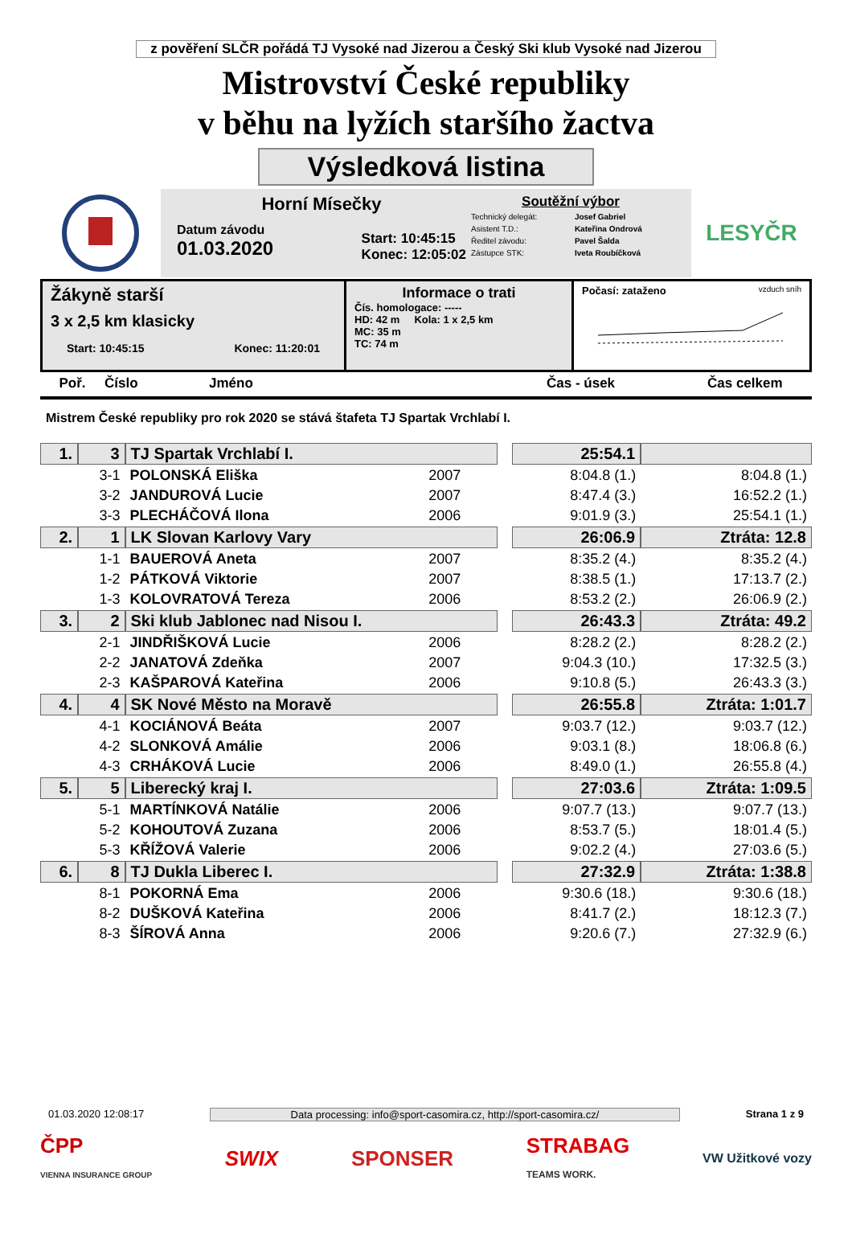z pověření SLČR pořádá TJ Vysoké nad Jizerou a Český Ski klub Vysoké nad Jizerou
Mistrovství České republiky
v běhu na lyžích staršího žactva
Výsledková listina
Horní Mísečky
Datum závodu
01.03.2020
Start: 10:45:15
Konec: 12:05:02
Soutěžní výbor
| Technický delegát: | Josef Gabriel |
| Asistent T.D.: | Kateřina Ondrová |
| Ředitel závodu: | Pavel Šalda |
| Zástupce STK: | Iveta Roubíčková |
LESYČR
Žákyně starší
3 x 2,5 km klasicky
Start: 10:45:15 Konec: 11:20:01
Informace o trati
Čís. homologace: -----
HD: 42 m Kola: 1 x 2,5 km
MC: 35 m
TC: 74 m
Počasí: zataženo vzduch sníh
Poř. Číslo Jméno Čas - úsek Čas celkem
Mistrem České republiky pro rok 2020 se stává štafeta TJ Spartak Vrchlabí I.
| 1. | 3 | TJ Spartak Vrchlabí I. | | | 25:54.1 | |
| | 3-1 | POLONSKÁ Eliška | 2007 | | 8:04.8 (1.) | 8:04.8 (1.) |
| | 3-2 | JANDUROVÁ Lucie | 2007 | | 8:47.4 (3.) | 16:52.2 (1.) |
| | 3-3 | PLECHÁČOVÁ Ilona | 2006 | | 9:01.9 (3.) | 25:54.1 (1.) |
| 2. | 1 | LK Slovan Karlovy Vary | | | 26:06.9 | Ztráta: 12.8 |
| | 1-1 | BAUEROVÁ Aneta | 2007 | | 8:35.2 (4.) | 8:35.2 (4.) |
| | 1-2 | PÁTKOVÁ Viktorie | 2007 | | 8:38.5 (1.) | 17:13.7 (2.) |
| | 1-3 | KOLOVRATOVÁ Tereza | 2006 | | 8:53.2 (2.) | 26:06.9 (2.) |
| 3. | 2 | Ski klub Jablonec nad Nisou I. | | | 26:43.3 | Ztráta: 49.2 |
| | 2-1 | JINDŘIŠKOVÁ Lucie | 2006 | | 8:28.2 (2.) | 8:28.2 (2.) |
| | 2-2 | JANATOVÁ Zdeňka | 2007 | | 9:04.3 (10.) | 17:32.5 (3.) |
| | 2-3 | KAŠPAROVÁ Kateřina | 2006 | | 9:10.8 (5.) | 26:43.3 (3.) |
| 4. | 4 | SK Nové Město na Moravě | | | 26:55.8 | Ztráta: 1:01.7 |
| | 4-1 | KOCIÁNOVÁ Beáta | 2007 | | 9:03.7 (12.) | 9:03.7 (12.) |
| | 4-2 | SLONKOVÁ Amálie | 2006 | | 9:03.1 (8.) | 18:06.8 (6.) |
| | 4-3 | CRHÁKOVÁ Lucie | 2006 | | 8:49.0 (1.) | 26:55.8 (4.) |
| 5. | 5 | Liberecký kraj I. | | | 27:03.6 | Ztráta: 1:09.5 |
| | 5-1 | MARTÍNKOVÁ Natálie | 2006 | | 9:07.7 (13.) | 9:07.7 (13.) |
| | 5-2 | KOHOUTOVÁ Zuzana | 2006 | | 8:53.7 (5.) | 18:01.4 (5.) |
| | 5-3 | KŘÍŽOVÁ Valerie | 2006 | | 9:02.2 (4.) | 27:03.6 (5.) |
| 6. | 8 | TJ Dukla Liberec I. | | | 27:32.9 | Ztráta: 1:38.8 |
| | 8-1 | POKORNÁ Ema | 2006 | | 9:30.6 (18.) | 9:30.6 (18.) |
| | 8-2 | DUŠKOVÁ Kateřina | 2006 | | 8:41.7 (2.) | 18:12.3 (7.) |
| | 8-3 | ŠÍROVÁ Anna | 2006 | | 9:20.6 (7.) | 27:32.9 (6.) |
01.03.2020 12:08:17 Data processing: info@sport-casomira.cz, http://sport-casomira.cz/ Strana 1 z 9
ČPP
VIENNA INSURANCE GROUP SWIX SPONSER STRABAG
TEAMS WORK. VW Užitkové vozy